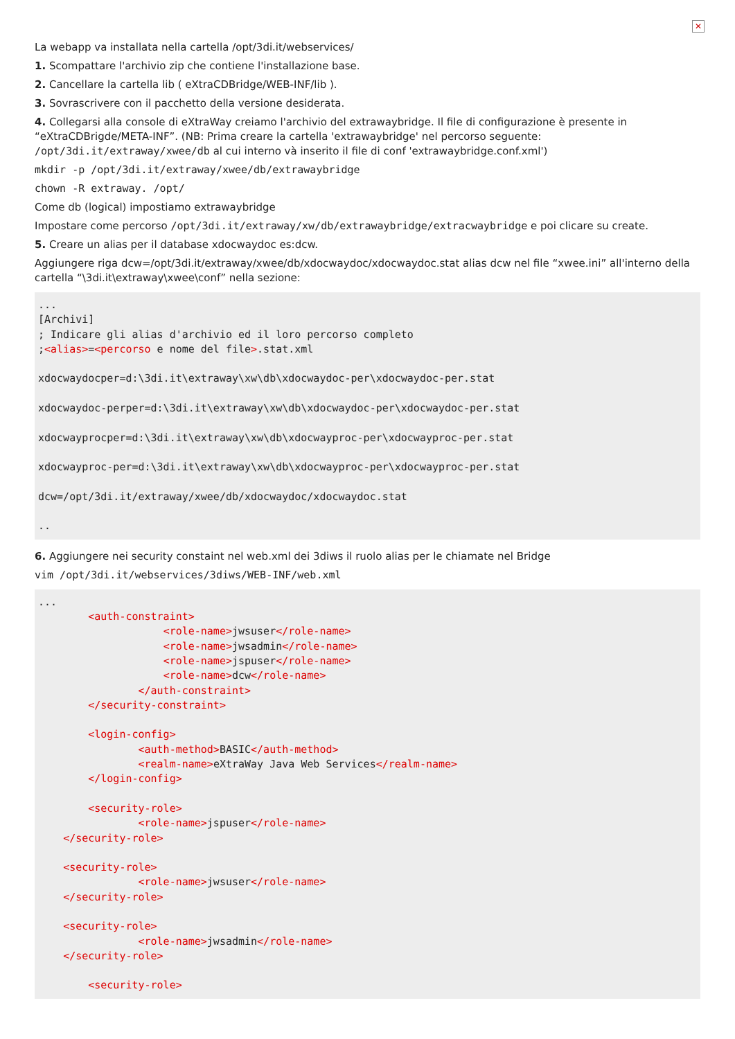✕
La webapp va installata nella cartella /opt/3di.it/webservices/
1. Scompattare l'archivio zip che contiene l'installazione base.
2. Cancellare la cartella lib ( eXtraCDBridge/WEB-INF/lib ).
3. Sovrascrivere con il pacchetto della versione desiderata.
4. Collegarsi alla console di eXtraWay creiamo l'archivio del extrawaybridge. Il file di configurazione è presente in “eXtraCDBrigde/META-INF”. (NB: Prima creare la cartella 'extrawaybridge' nel percorso seguente: /opt/3di.it/extraway/xwee/db al cui interno và inserito il file di conf 'extrawaybridge.conf.xml')
mkdir -p /opt/3di.it/extraway/xwee/db/extrawaybridge
chown -R extraway. /opt/
Come db (logical) impostiamo extrawaybridge
Impostare come percorso /opt/3di.it/extraway/xw/db/extrawaybridge/extracwaybridge e poi clicare su create.
5. Creare un alias per il database xdocwaydoc es:dcw.
Aggiungere riga dcw=/opt/3di.it/extraway/xwee/db/xdocwaydoc/xdocwaydoc.stat alias dcw nel file “xwee.ini” all'interno della cartella “\3di.it\extraway\xwee\conf” nella sezione:
...
[Archivi]
; Indicare gli alias d'archivio ed il loro percorso completo
;<alias>=<percorso e nome del file>.stat.xml

xdocwaydocper=d:\3di.it\extraway\xw\db\xdocwaydoc-per\xdocwaydoc-per.stat

xdocwaydoc-perper=d:\3di.it\extraway\xw\db\xdocwaydoc-per\xdocwaydoc-per.stat

xdocwayprocper=d:\3di.it\extraway\xw\db\xdocwayproc-per\xdocwayproc-per.stat

xdocwayproc-per=d:\3di.it\extraway\xw\db\xdocwayproc-per\xdocwayproc-per.stat

dcw=/opt/3di.it/extraway/xwee/db/xdocwaydoc/xdocwaydoc.stat

..
6. Aggiungere nei security constaint nel web.xml dei 3diws il ruolo alias per le chiamate nel Bridge
vim /opt/3di.it/webservices/3diws/WEB-INF/web.xml
...
        <auth-constraint>
                    <role-name>jwsuser</role-name>
                    <role-name>jwsadmin</role-name>
                    <role-name>jspuser</role-name>
                    <role-name>dcw</role-name>
                </auth-constraint>
        </security-constraint>

        <login-config>
                <auth-method>BASIC</auth-method>
                <realm-name>eXtraWay Java Web Services</realm-name>
        </login-config>

        <security-role>
                <role-name>jspuser</role-name>
    </security-role>

    <security-role>
                <role-name>jwsuser</role-name>
    </security-role>

    <security-role>
                <role-name>jwsadmin</role-name>
    </security-role>

        <security-role>